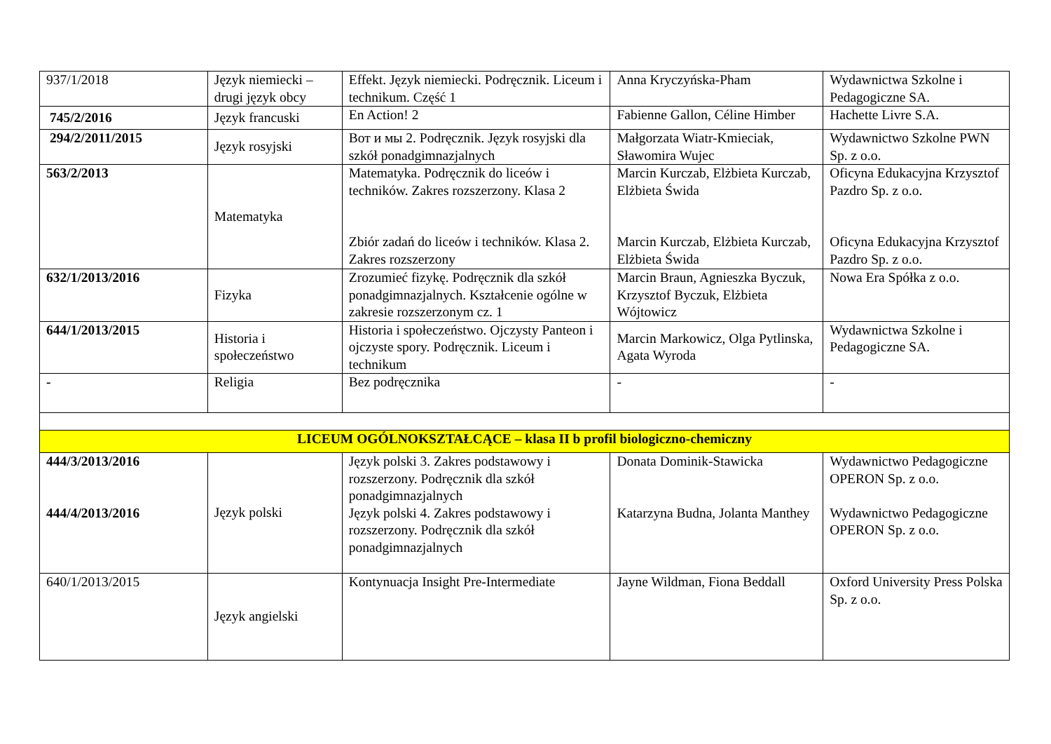| 937/1/2018 | Język niemiecki – drugi język obcy | Effekt. Język niemiecki. Podręcznik. Liceum i technikum. Część 1 | Anna Kryczyńska-Pham | Wydawnictwa Szkolne i Pedagogiczne SA. |
| 745/2/2016 | Język francuski | En Action! 2 | Fabienne Gallon, Céline Himber | Hachette Livre S.A. |
| 294/2/2011/2015 | Język rosyjski | Вот и мы 2. Podręcznik. Język rosyjski dla szkół ponadgimnazjalnych | Małgorzata Wiatr-Kmieciak, Sławomira Wujec | Wydawnictwo Szkolne PWN Sp. z o.o. |
| 563/2/2013 | Matematyka | Matematyka. Podręcznik do liceów i techników. Zakres rozszerzony. Klasa 2 Zbiór zadań do liceów i techników. Klasa 2. Zakres rozszerzony | Marcin Kurczab, Elżbieta Kurczab, Elżbieta Świda Marcin Kurczab, Elżbieta Kurczab, Elżbieta Świda | Oficyna Edukacyjna Krzysztof Pazdro Sp. z o.o. Oficyna Edukacyjna Krzysztof Pazdro Sp. z o.o. |
| 632/1/2013/2016 | Fizyka | Zrozumieć fizykę. Podręcznik dla szkół ponadgimnazjalnych. Kształcenie ogólne w zakresie rozszerzonym cz. 1 | Marcin Braun, Agnieszka Byczuk, Krzysztof Byczuk, Elżbieta Wójtowicz | Nowa Era Spółka z o.o. |
| 644/1/2013/2015 | Historia i społeczeństwo | Historia i społeczeństwo. Ojczysty Panteon i ojczyste spory. Podręcznik. Liceum i technikum | Marcin Markowicz, Olga Pytlinska, Agata Wyroda | Wydawnictwa Szkolne i Pedagogiczne SA. |
| - | Religia | Bez podręcznika | - | - |
| LICEUM OGÓLNOKSZTAŁCĄCE – klasa II b profil biologiczno-chemiczny | | | | |
| 444/3/2013/2016 444/4/2013/2016 | Język polski | Język polski 3. Zakres podstawowy i rozszerzony. Podręcznik dla szkół ponadgimnazjalnych Język polski 4. Zakres podstawowy i rozszerzony. Podręcznik dla szkół ponadgimnazjalnych | Donata Dominik-Stawicka Katarzyna Budna, Jolanta Manthey | Wydawnictwo Pedagogiczne OPERON Sp. z o.o. Wydawnictwo Pedagogiczne OPERON Sp. z o.o. |
| 640/1/2013/2015 | Język angielski | Kontynuacja Insight Pre-Intermediate | Jayne Wildman, Fiona Beddall | Oxford University Press Polska Sp. z o.o. |